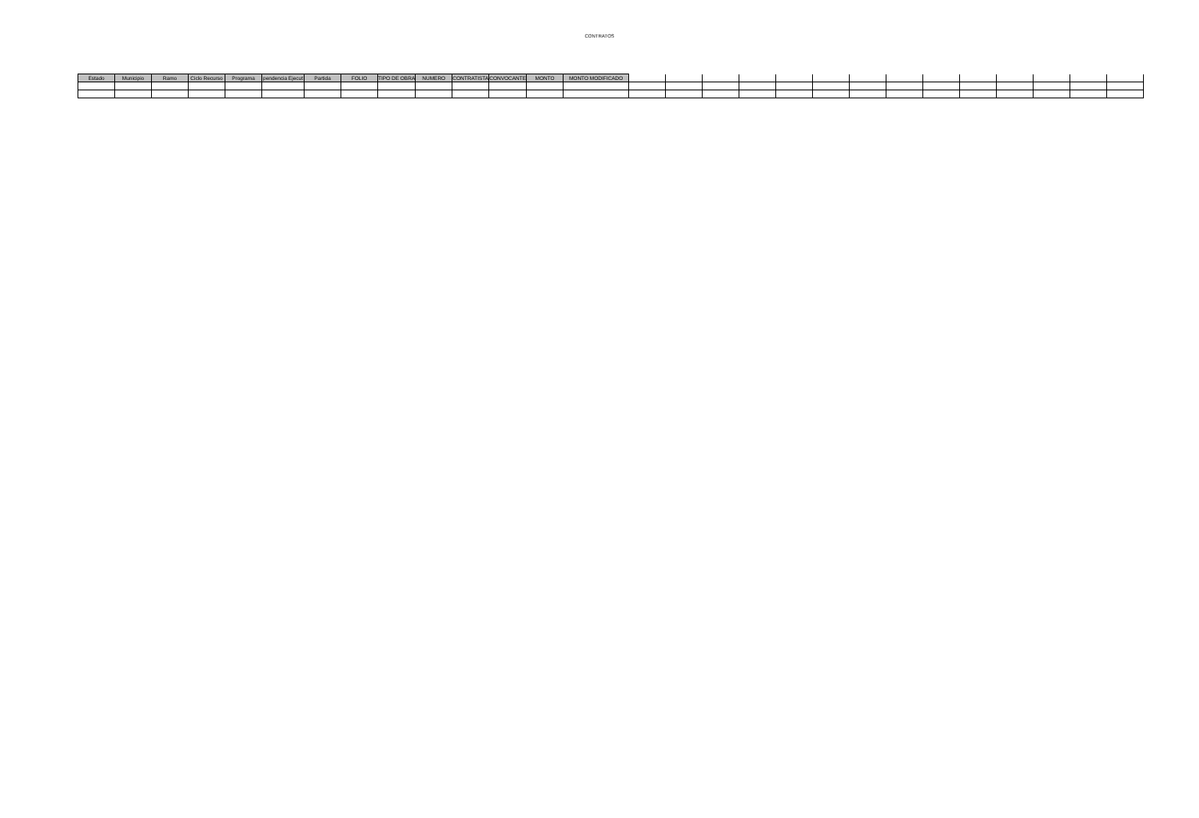CONTRATOS
| Estado | Municipio | Ramo | Ciclo Recurso | Programa | pendencia Ejecut | Partida | FOLIO | TIPO DE OBRA | NUMERO | CONTRATISTA | CONVOCANTE | MONTO | MONTO MODIFICADO | | | | | | | | | | | | | | |
| --- | --- | --- | --- | --- | --- | --- | --- | --- | --- | --- | --- | --- | --- | --- | --- | --- | --- | --- | --- | --- | --- | --- | --- | --- | --- | --- | --- |